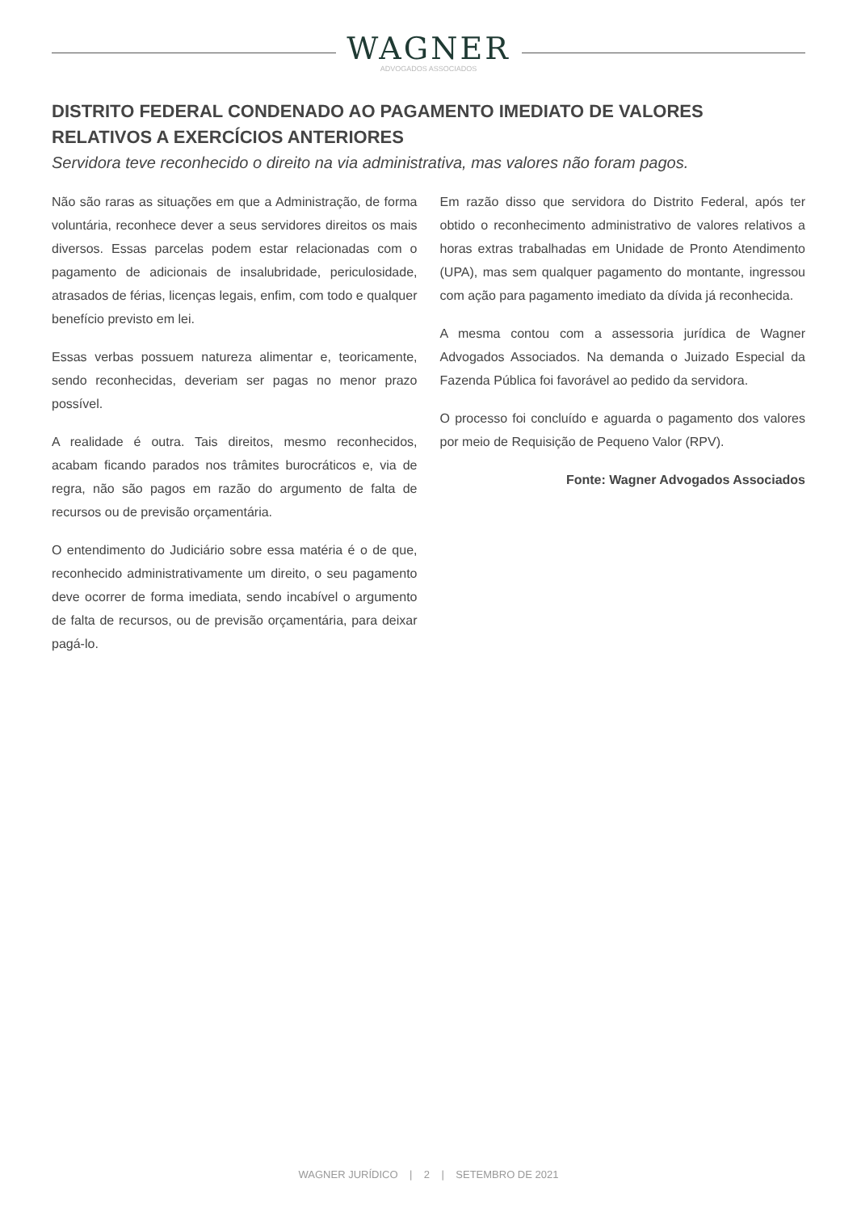WAGNER
ADVOGADOS ASSOCIADOS
DISTRITO FEDERAL CONDENADO AO PAGAMENTO IMEDIATO DE VALORES RELATIVOS A EXERCÍCIOS ANTERIORES
Servidora teve reconhecido o direito na via administrativa, mas valores não foram pagos.
Não são raras as situações em que a Administração, de forma voluntária, reconhece dever a seus servidores direitos os mais diversos. Essas parcelas podem estar relacionadas com o pagamento de adicionais de insalubridade, periculosidade, atrasados de férias, licenças legais, enfim, com todo e qualquer benefício previsto em lei.
Essas verbas possuem natureza alimentar e, teoricamente, sendo reconhecidas, deveriam ser pagas no menor prazo possível.
A realidade é outra. Tais direitos, mesmo reconhecidos, acabam ficando parados nos trâmites burocráticos e, via de regra, não são pagos em razão do argumento de falta de recursos ou de previsão orçamentária.
O entendimento do Judiciário sobre essa matéria é o de que, reconhecido administrativamente um direito, o seu pagamento deve ocorrer de forma imediata, sendo incabível o argumento de falta de recursos, ou de previsão orçamentária, para deixar pagá-lo.
Em razão disso que servidora do Distrito Federal, após ter obtido o reconhecimento administrativo de valores relativos a horas extras trabalhadas em Unidade de Pronto Atendimento (UPA), mas sem qualquer pagamento do montante, ingressou com ação para pagamento imediato da dívida já reconhecida.
A mesma contou com a assessoria jurídica de Wagner Advogados Associados. Na demanda o Juizado Especial da Fazenda Pública foi favorável ao pedido da servidora.
O processo foi concluído e aguarda o pagamento dos valores por meio de Requisição de Pequeno Valor (RPV).
Fonte: Wagner Advogados Associados
WAGNER JURÍDICO | 2 | SETEMBRO DE 2021